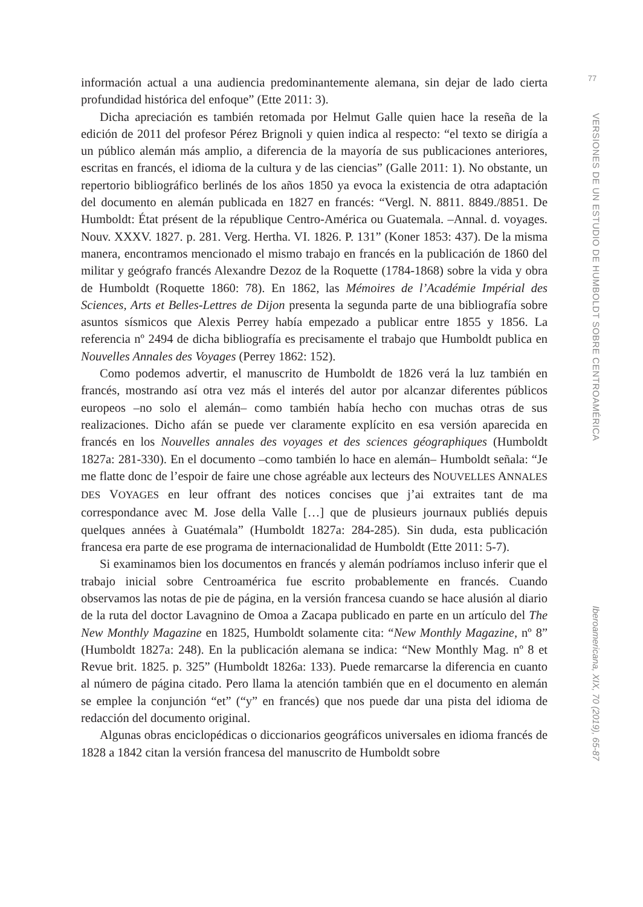información actual a una audiencia predominantemente alemana, sin dejar de lado cierta profundidad histórica del enfoque” (Ette 2011: 3).
Dicha apreciación es también retomada por Helmut Galle quien hace la reseña de la edición de 2011 del profesor Pérez Brignoli y quien indica al respecto: “el texto se dirigía a un público alemán más amplio, a diferencia de la mayoría de sus publicaciones anteriores, escritas en francés, el idioma de la cultura y de las ciencias” (Galle 2011: 1). No obstante, un repertorio bibliográfico berlinés de los años 1850 ya evoca la existencia de otra adaptación del documento en alemán publicada en 1827 en francés: “Vergl. N. 8811. 8849./8851. De Humboldt: État présent de la république Centro-América ou Guatemala. –Annal. d. voyages. Nouv. XXXV. 1827. p. 281. Verg. Hertha. VI. 1826. P. 131” (Koner 1853: 437). De la misma manera, encontramos mencionado el mismo trabajo en francés en la publicación de 1860 del militar y geógrafo francés Alexandre Dezoz de la Roquette (1784-1868) sobre la vida y obra de Humboldt (Roquette 1860: 78). En 1862, las Mémoires de l’Académie Impérial des Sciences, Arts et Belles-Lettres de Dijon presenta la segunda parte de una bibliografía sobre asuntos sísmicos que Alexis Perrey había empezado a publicar entre 1855 y 1856. La referencia nº 2494 de dicha bibliografía es precisamente el trabajo que Humboldt publica en Nouvelles Annales des Voyages (Perrey 1862: 152).
Como podemos advertir, el manuscrito de Humboldt de 1826 verá la luz también en francés, mostrando así otra vez más el interés del autor por alcanzar diferentes públicos europeos –no solo el alemán– como también había hecho con muchas otras de sus realizaciones. Dicho afán se puede ver claramente explícito en esa versión aparecida en francés en los Nouvelles annales des voyages et des sciences géographiques (Humboldt 1827a: 281-330). En el documento –como también lo hace en alemán– Humboldt señala: “Je me flatte donc de l’espoir de faire une chose agréable aux lecteurs des NOUVELLES ANNALES DES VOYAGES en leur offrant des notices concises que j’ai extraites tant de ma correspondance avec M. Jose della Valle […] que de plusieurs journaux publiés depuis quelques années à Guatémala” (Humboldt 1827a: 284-285). Sin duda, esta publicación francesa era parte de ese programa de internacionalidad de Humboldt (Ette 2011: 5-7).
Si examinamos bien los documentos en francés y alemán podríamos incluso inferir que el trabajo inicial sobre Centroamérica fue escrito probablemente en francés. Cuando observamos las notas de pie de página, en la versión francesa cuando se hace alusión al diario de la ruta del doctor Lavagnino de Omoa a Zacapa publicado en parte en un artículo del The New Monthly Magazine en 1825, Humboldt solamente cita: “New Monthly Magazine, nº 8” (Humboldt 1827a: 248). En la publicación alemana se indica: “New Monthly Mag. nº 8 et Revue brit. 1825. p. 325” (Humboldt 1826a: 133). Puede remarcarse la diferencia en cuanto al número de página citado. Pero llama la atención también que en el documento en alemán se emplee la conjunción “et” (“y” en francés) que nos puede dar una pista del idioma de redacción del documento original.
Algunas obras enciclopédicas o diccionarios geográficos universales en idioma francés de 1828 a 1842 citan la versión francesa del manuscrito de Humboldt sobre
77
VERSIONES DE UN ESTUDIO DE HUMBOLDT SOBRE CENTROAMÉRICA
Iberoamericana, XIX, 70 (2019), 65-87